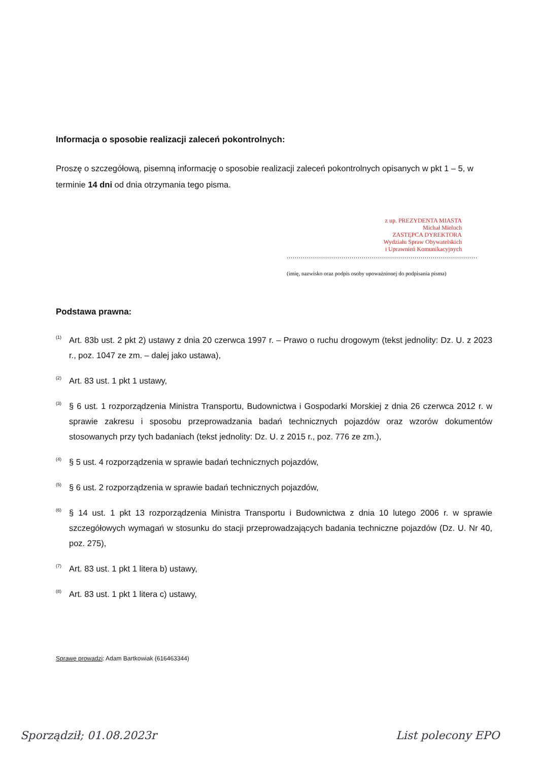Informacja o sposobie realizacji zaleceń pokontrolnych:
Proszę o szczegółową, pisemną informację o sposobie realizacji zaleceń pokontrolnych opisanych w pkt 1 – 5, w terminie 14 dni od dnia otrzymania tego pisma.
z up. PREZYDENTA MIASTA
Michał Mieloch
ZASTĘPCA DYREKTORA
Wydziału Spraw Obywatelskich
i Uprawnień Komunikacyjnych
..............................................................................................
(imię, nazwisko oraz podpis osoby upoważnionej do podpisania pisma)
Podstawa prawna:
<sup>(1)</sup> Art. 83b ust. 2 pkt 2) ustawy z dnia 20 czerwca 1997 r. – Prawo o ruchu drogowym (tekst jednolity: Dz. U. z 2023 r., poz. 1047 ze zm. – dalej jako ustawa),
<sup>(2)</sup> Art. 83 ust. 1 pkt 1 ustawy,
<sup>(3)</sup> § 6 ust. 1 rozporządzenia Ministra Transportu, Budownictwa i Gospodarki Morskiej z dnia 26 czerwca 2012 r. w sprawie zakresu i sposobu przeprowadzania badań technicznych pojazdów oraz wzorów dokumentów stosowanych przy tych badaniach (tekst jednolity: Dz. U. z 2015 r., poz. 776 ze zm.),
<sup>(4)</sup> § 5 ust. 4 rozporządzenia w sprawie badań technicznych pojazdów,
<sup>(5)</sup> § 6 ust. 2 rozporządzenia w sprawie badań technicznych pojazdów,
<sup>(6)</sup> § 14 ust. 1 pkt 13 rozporządzenia Ministra Transportu i Budownictwa z dnia 10 lutego 2006 r. w sprawie szczegółowych wymagań w stosunku do stacji przeprowadzających badania techniczne pojazdów (Dz. U. Nr 40, poz. 275),
<sup>(7)</sup> Art. 83 ust. 1 pkt 1 litera b) ustawy,
<sup>(8)</sup> Art. 83 ust. 1 pkt 1 litera c) ustawy,
Sprawę prowadzi: Adam Bartkowiak (616463344)
Sporządził; 01.08.2023r List polecony EPO